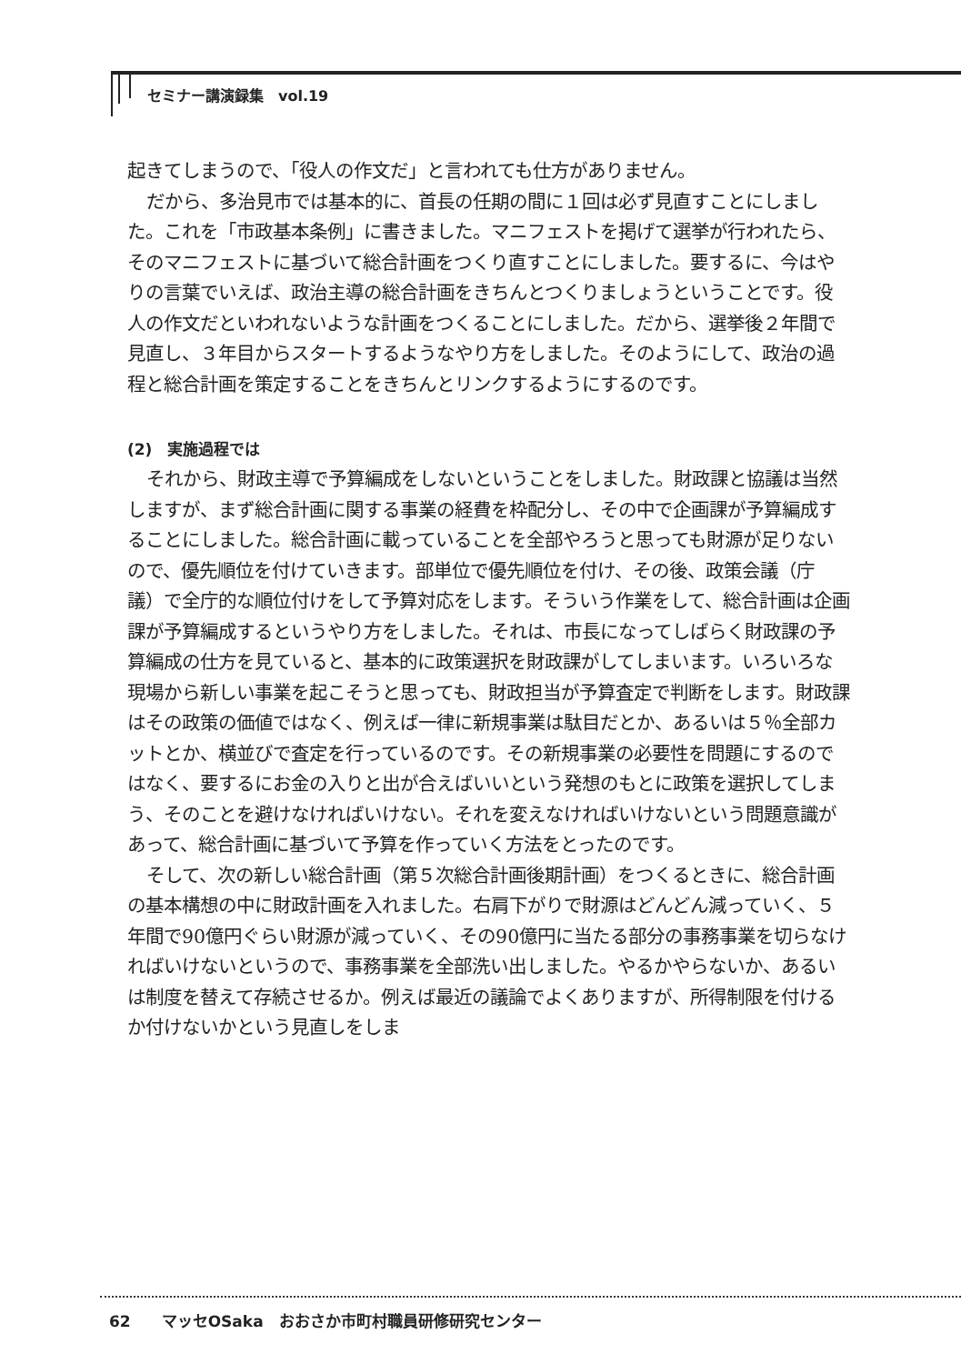セミナー講演録集　vol.19
起きてしまうので、「役人の作文だ」と言われても仕方がありません。
だから、多治見市では基本的に、首長の任期の間に１回は必ず見直すことにしました。これを「市政基本条例」に書きました。マニフェストを掲げて選挙が行われたら、そのマニフェストに基づいて総合計画をつくり直すことにしました。要するに、今はやりの言葉でいえば、政治主導の総合計画をきちんとつくりましょうということです。役人の作文だといわれないような計画をつくることにしました。だから、選挙後２年間で見直し、３年目からスタートするようなやり方をしました。そのようにして、政治の過程と総合計画を策定することをきちんとリンクするようにするのです。
(2)　実施過程では
それから、財政主導で予算編成をしないということをしました。財政課と協議は当然しますが、まず総合計画に関する事業の経費を枠配分し、その中で企画課が予算編成することにしました。総合計画に載っていることを全部やろうと思っても財源が足りないので、優先順位を付けていきます。部単位で優先順位を付け、その後、政策会議（庁議）で全庁的な順位付けをして予算対応をします。そういう作業をして、総合計画は企画課が予算編成するというやり方をしました。それは、市長になってしばらく財政課の予算編成の仕方を見ていると、基本的に政策選択を財政課がしてしまいます。いろいろな現場から新しい事業を起こそうと思っても、財政担当が予算査定で判断をします。財政課はその政策の価値ではなく、例えば一律に新規事業は駄目だとか、あるいは５％全部カットとか、横並びで査定を行っているのです。その新規事業の必要性を問題にするのではなく、要するにお金の入りと出が合えばいいという発想のもとに政策を選択してしまう、そのことを避けなければいけない。それを変えなければいけないという問題意識があって、総合計画に基づいて予算を作っていく方法をとったのです。
そして、次の新しい総合計画（第５次総合計画後期計画）をつくるときに、総合計画の基本構想の中に財政計画を入れました。右肩下がりで財源はどんどん減っていく、５年間で90億円ぐらい財源が減っていく、その90億円に当たる部分の事務事業を切らなければいけないというので、事務事業を全部洗い出しました。やるかやらないか、あるいは制度を替えて存続させるか。例えば最近の議論でよくありますが、所得制限を付けるか付けないかという見直しをしま
62　　マッセOSaka　おおさか市町村職員研修研究センター